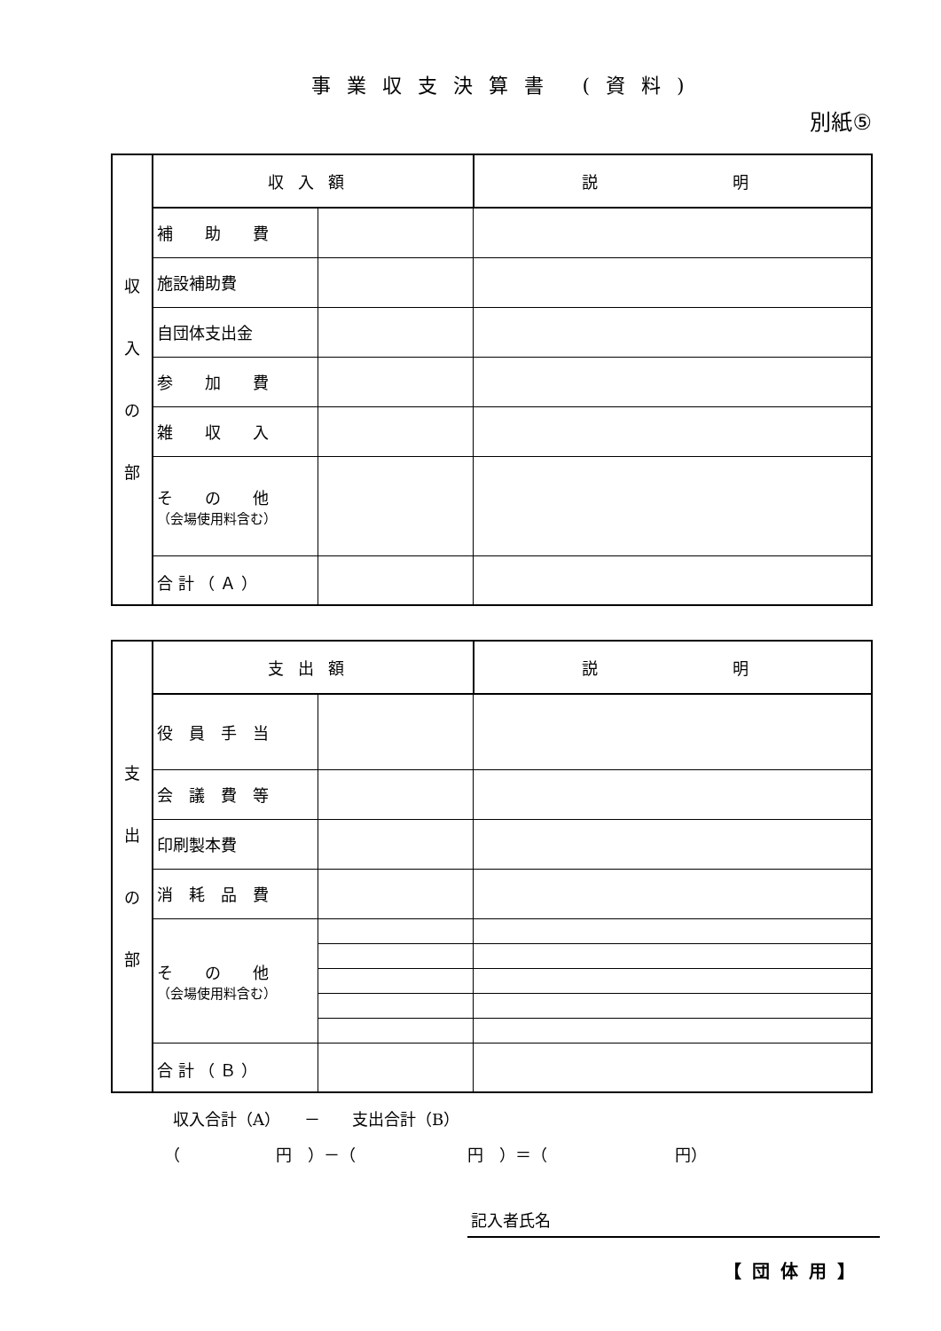事業収支決算書 (資料)
別紙⑤
| 収 入 の 部 | 収入額 | | 説 明 |
| | 補 助 費 | | |
| | 施設補助費 | | |
| | 自団体支出金 | | |
| | 参 加 費 | | |
| | 雑 収 入 | | |
| | そ の 他 （会場使用料含む） | | |
| | 合 計 （ Ａ ） | | |
| 支 出 の 部 | 支出額 | | 説 明 |
| | 役 員 手 当 | | |
| | 会 議 費 等 | | |
| | 印刷製本費 | | |
| | 消 耗 品 費 | | |
| | そ の 他 （会場使用料含む） | | |
| | 合 計 （ Ｂ ） | | |
収入合計（A）　　－　　支出合計（B）
（　　　　　　円　）－（　　　　　　　円　）＝（　　　　　　　　円）
記入者氏名
【団体用】